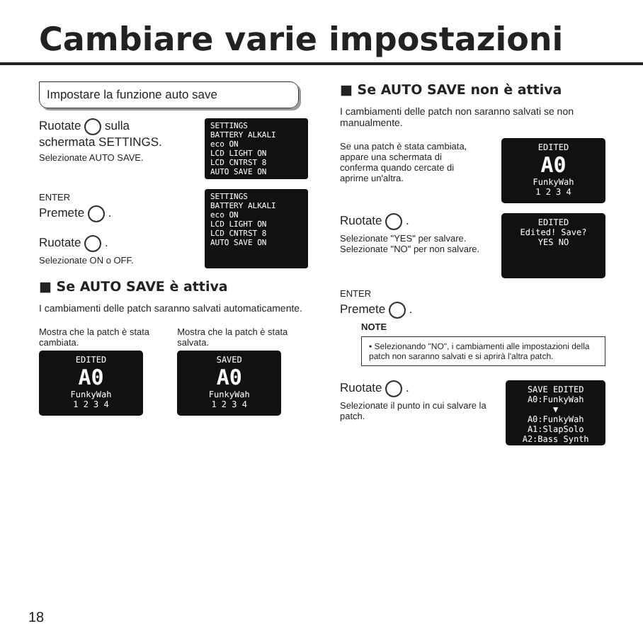Cambiare varie impostazioni
Impostare la funzione auto save
Ruotate sulla
schermata SETTINGS.
Selezionate AUTO SAVE.
SETTINGS
BATTERY ALKALI
eco ON
LCD LIGHT ON
LCD CNTRST 8
AUTO SAVE ON
ENTER
Premete .
Ruotate .
Selezionate ON o OFF.
SETTINGS
BATTERY ALKALI
eco ON
LCD LIGHT ON
LCD CNTRST 8
AUTO SAVE ON
■ Se AUTO SAVE è attiva
I cambiamenti delle patch saranno salvati automaticamente.
Mostra che la patch è stata cambiata.
EDITED
A0
FunkyWah
1 2 3 4
Mostra che la patch è stata salvata.
SAVED
A0
FunkyWah
1 2 3 4
■ Se AUTO SAVE non è attiva
I cambiamenti delle patch non saranno salvati se non manualmente.
Se una patch è stata cambiata, appare una schermata di conferma quando cercate di aprirne un'altra.
EDITED
A0
FunkyWah
1 2 3 4
Ruotate .
Selezionate "YES" per salvare.
Selezionate "NO" per non salvare.
EDITED
Edited! Save?
YES NO
ENTER
Premete .
NOTE
• Selezionando "NO", i cambiamenti alle impostazioni della patch non saranno salvati e si aprirà l'altra patch.
Ruotate .
Selezionate il punto in cui salvare la patch.
SAVE EDITED
A0:FunkyWah
▼
A0:FunkyWah
A1:SlapSolo
A2:Bass Synth
18